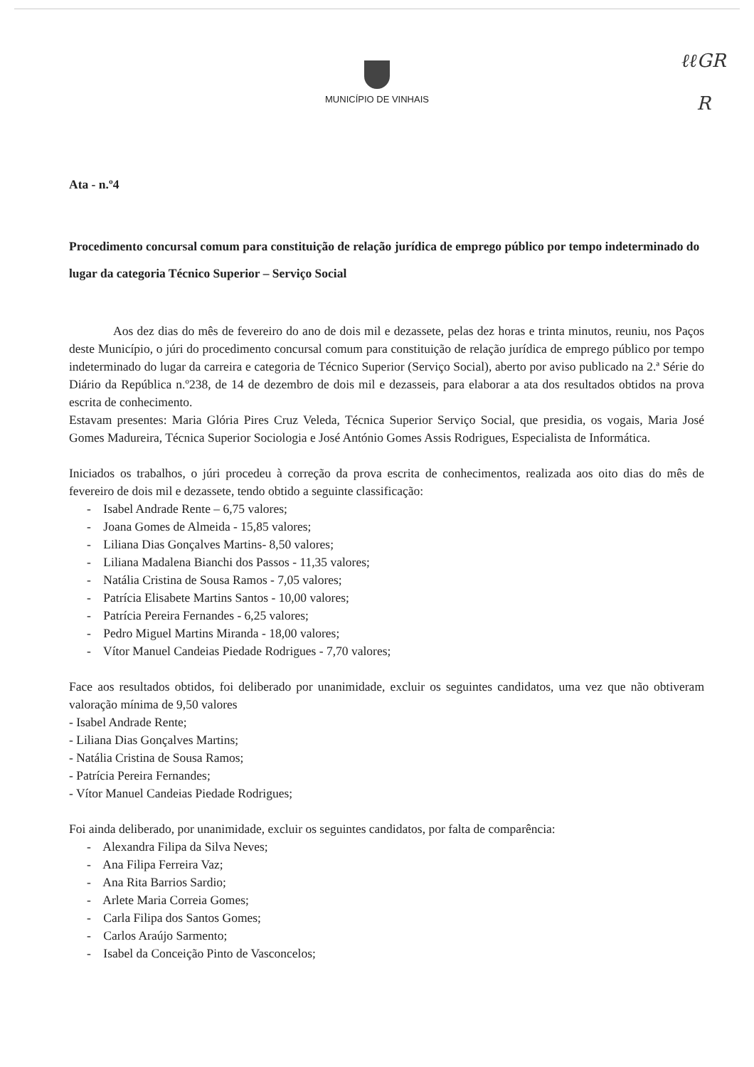ℓℓGR
R
MUNICÍPIO DE VINHAIS
Ata - n.º4
Procedimento concursal comum para constituição de relação jurídica de emprego público por tempo indeterminado do lugar da categoria Técnico Superior – Serviço Social
Aos dez dias do mês de fevereiro do ano de dois mil e dezassete, pelas dez horas e trinta minutos, reuniu, nos Paços deste Município, o júri do procedimento concursal comum para constituição de relação jurídica de emprego público por tempo indeterminado do lugar da carreira e categoria de Técnico Superior (Serviço Social), aberto por aviso publicado na 2.ª Série do Diário da República n.º238, de 14 de dezembro de dois mil e dezasseis, para elaborar a ata dos resultados obtidos na prova escrita de conhecimento.
Estavam presentes: Maria Glória Pires Cruz Veleda, Técnica Superior Serviço Social, que presidia, os vogais, Maria José Gomes Madureira, Técnica Superior Sociologia e José António Gomes Assis Rodrigues, Especialista de Informática.
Iniciados os trabalhos, o júri procedeu à correção da prova escrita de conhecimentos, realizada aos oito dias do mês de fevereiro de dois mil e dezassete, tendo obtido a seguinte classificação:
- Isabel Andrade Rente – 6,75 valores;
- Joana Gomes de Almeida - 15,85 valores;
- Liliana Dias Gonçalves Martins- 8,50 valores;
- Liliana Madalena Bianchi dos Passos - 11,35 valores;
- Natália Cristina de Sousa Ramos - 7,05 valores;
- Patrícia Elisabete Martins Santos - 10,00 valores;
- Patrícia Pereira Fernandes - 6,25 valores;
- Pedro Miguel Martins Miranda - 18,00 valores;
- Vítor Manuel Candeias Piedade Rodrigues - 7,70 valores;
Face aos resultados obtidos, foi deliberado por unanimidade, excluir os seguintes candidatos, uma vez que não obtiveram valoração mínima de 9,50 valores
- Isabel Andrade Rente;
- Liliana Dias Gonçalves Martins;
- Natália Cristina de Sousa Ramos;
- Patrícia Pereira Fernandes;
- Vítor Manuel Candeias Piedade Rodrigues;
Foi ainda deliberado, por unanimidade, excluir os seguintes candidatos, por falta de comparência:
- Alexandra Filipa da Silva Neves;
- Ana Filipa Ferreira Vaz;
- Ana Rita Barrios Sardio;
- Arlete Maria Correia Gomes;
- Carla Filipa dos Santos Gomes;
- Carlos Araújo Sarmento;
- Isabel da Conceição Pinto de Vasconcelos;